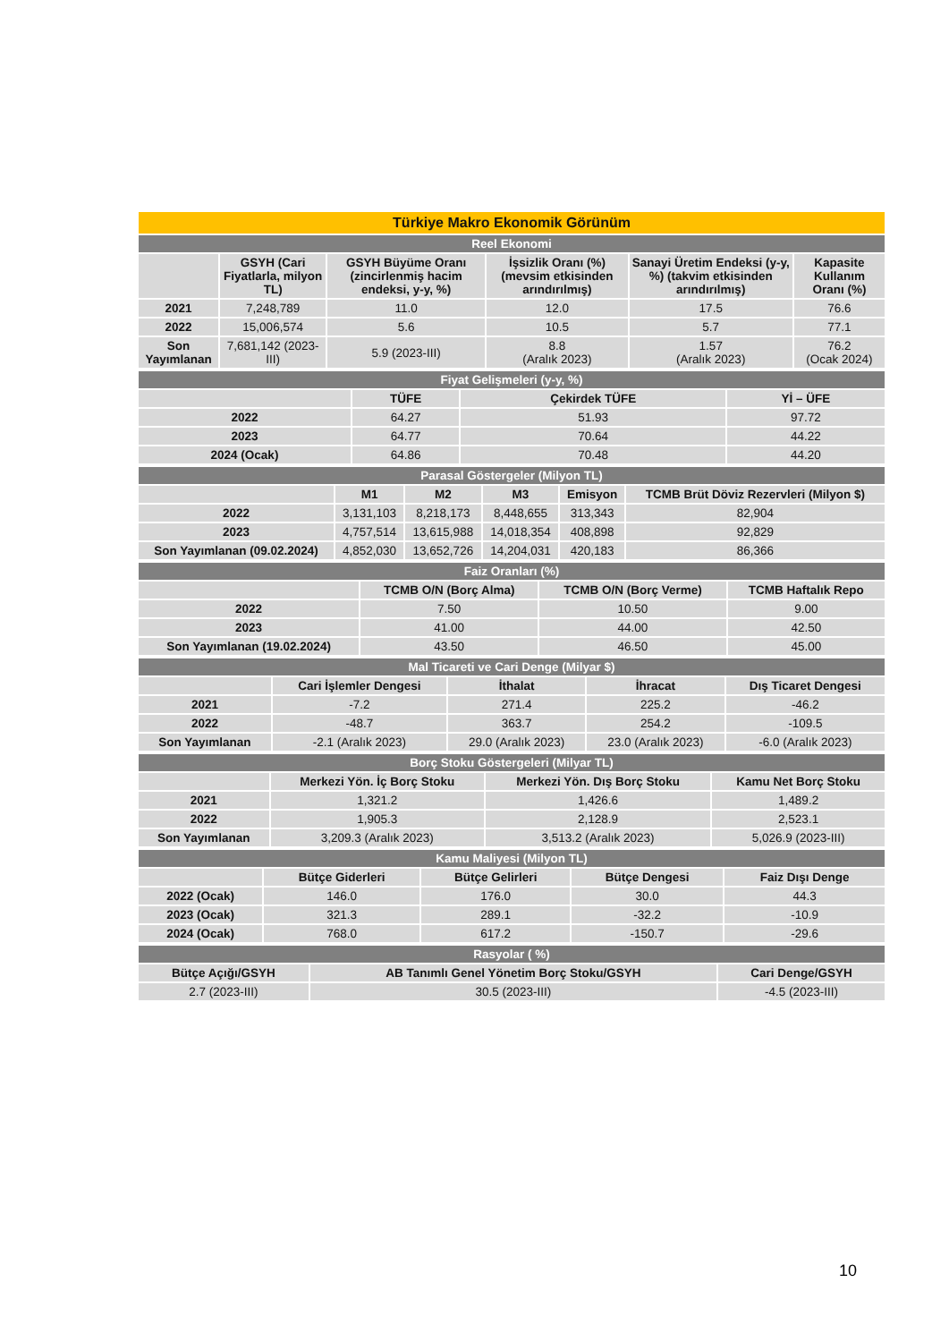| Türkiye Makro Ekonomik Görünüm | | | | | |
| Reel Ekonomi | | | | | |
| | GSYH (Cari Fiyatlarla, milyon TL) | GSYH Büyüme Oranı (zincirlenmiş hacim endeksi, y-y, %) | İşsizlik Oranı (%) (mevsim etkisinden arındırılmış) | Sanayi Üretim Endeksi (y-y, %) (takvim etkisinden arındırılmış) | Kapasite Kullanım Oranı (%) |
| 2021 | 7,248,789 | 11.0 | 12.0 | 17.5 | 76.6 |
| 2022 | 15,006,574 | 5.6 | 10.5 | 5.7 | 77.1 |
| Son Yayımlanan | 7,681,142 (2023-III) | 5.9 (2023-III) | 8.8 (Aralık 2023) | 1.57 (Aralık 2023) | 76.2 (Ocak 2024) |
| Fiyat Gelişmeleri (y-y, %) | | | |
| | TÜFE | Çekirdek TÜFE | Yİ – ÜFE |
| 2022 | 64.27 | 51.93 | 97.72 |
| 2023 | 64.77 | 70.64 | 44.22 |
| 2024 (Ocak) | 64.86 | 70.48 | 44.20 |
| Parasal Göstergeler (Milyon TL) | | | | | |
| | M1 | M2 | M3 | Emisyon | TCMB Brüt Döviz Rezervleri (Milyon $) |
| 2022 | 3,131,103 | 8,218,173 | 8,448,655 | 313,343 | 82,904 |
| 2023 | 4,757,514 | 13,615,988 | 14,018,354 | 408,898 | 92,829 |
| Son Yayımlanan (09.02.2024) | 4,852,030 | 13,652,726 | 14,204,031 | 420,183 | 86,366 |
| Faiz Oranları (%) | | | |
| | TCMB O/N (Borç Alma) | TCMB O/N (Borç Verme) | TCMB Haftalık Repo |
| 2022 | 7.50 | 10.50 | 9.00 |
| 2023 | 41.00 | 44.00 | 42.50 |
| Son Yayımlanan (19.02.2024) | 43.50 | 46.50 | 45.00 |
| Mal Ticareti ve Cari Denge (Milyar $) | | | | |
| | Cari İşlemler Dengesi | İthalat | İhracat | Dış Ticaret Dengesi |
| 2021 | -7.2 | 271.4 | 225.2 | -46.2 |
| 2022 | -48.7 | 363.7 | 254.2 | -109.5 |
| Son Yayımlanan | -2.1 (Aralık 2023) | 29.0 (Aralık 2023) | 23.0 (Aralık 2023) | -6.0 (Aralık 2023) |
| Borç Stoku Göstergeleri (Milyar TL) | | | |
| | Merkezi Yön. İç Borç Stoku | Merkezi Yön. Dış Borç Stoku | Kamu Net Borç Stoku |
| 2021 | 1,321.2 | 1,426.6 | 1,489.2 |
| 2022 | 1,905.3 | 2,128.9 | 2,523.1 |
| Son Yayımlanan | 3,209.3 (Aralık 2023) | 3,513.2 (Aralık 2023) | 5,026.9 (2023-III) |
| Kamu Maliyesi (Milyon TL) | | | | |
| | Bütçe Giderleri | Bütçe Gelirleri | Bütçe Dengesi | Faiz Dışı Denge |
| 2022 (Ocak) | 146.0 | 176.0 | 30.0 | 44.3 |
| 2023 (Ocak) | 321.3 | 289.1 | -32.2 | -10.9 |
| 2024 (Ocak) | 768.0 | 617.2 | -150.7 | -29.6 |
| Rasyolar ( %) | | |
| Bütçe Açığı/GSYH | AB Tanımlı Genel Yönetim Borç Stoku/GSYH | Cari Denge/GSYH |
| 2.7 (2023-III) | 30.5 (2023-III) | -4.5 (2023-III) |
10